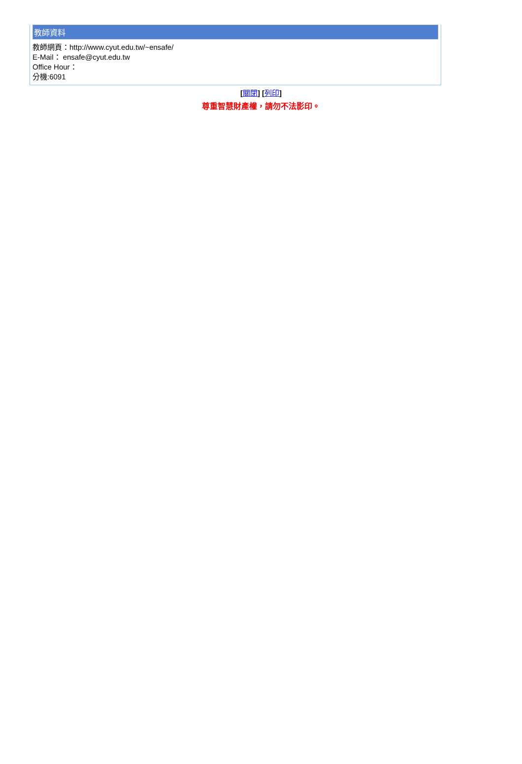教師資料
教師網頁：http://www.cyut.edu.tw/~ensafe/
E-Mail： ensafe@cyut.edu.tw
Office Hour：
分機:6091
[關閉] [列印]
尊重智慧財產權，請勿不法影印。